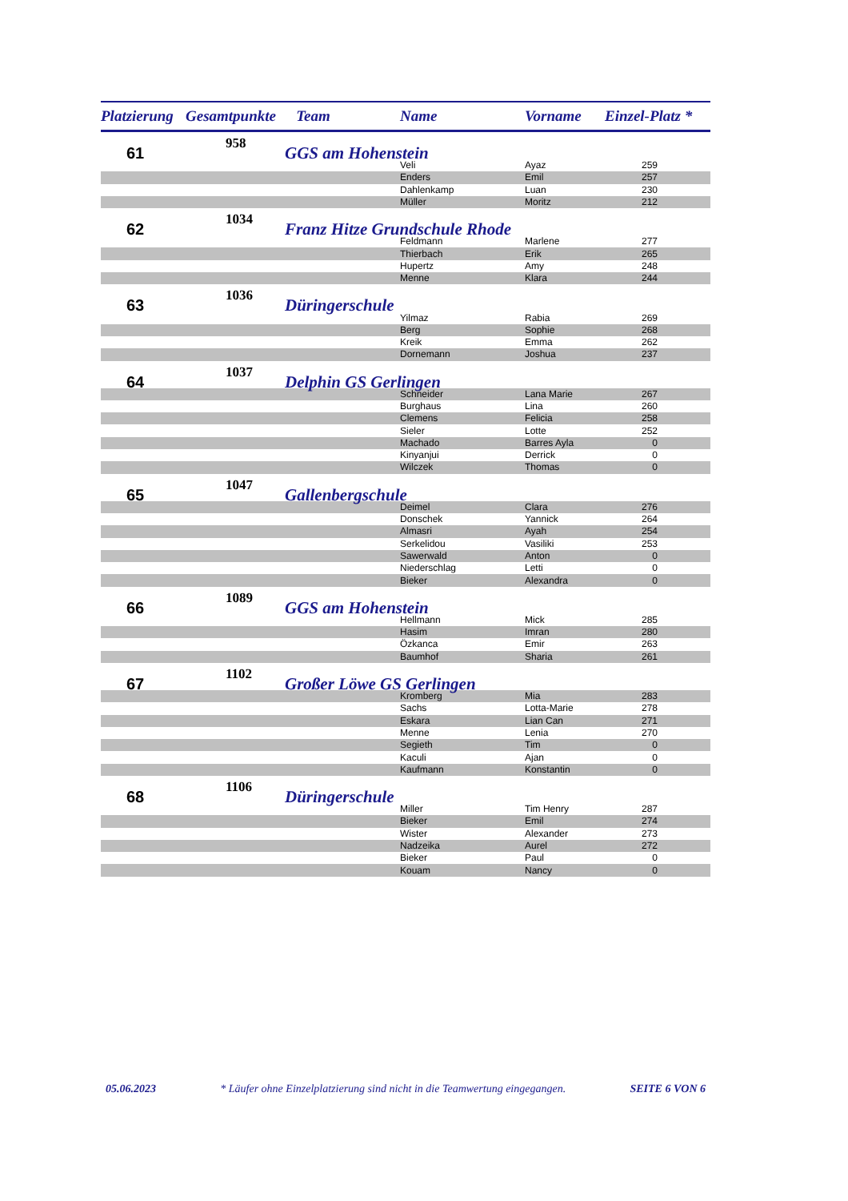| Platzierung | Gesamtpunkte | Team | Name | Vorname | Einzel-Platz * |
| --- | --- | --- | --- | --- | --- |
| 61 | 958 | GGS am Hohenstein | | | |
| | | | Veli | Ayaz | 259 |
| | | | Enders | Emil | 257 |
| | | | Dahlenkamp | Luan | 230 |
| | | | Müller | Moritz | 212 |
| 62 | 1034 | Franz Hitze Grundschule Rhode | | | |
| | | | Feldmann | Marlene | 277 |
| | | | Thierbach | Erik | 265 |
| | | | Hupertz | Amy | 248 |
| | | | Menne | Klara | 244 |
| 63 | 1036 | Düringerschule | | | |
| | | | Yilmaz | Rabia | 269 |
| | | | Berg | Sophie | 268 |
| | | | Kreik | Emma | 262 |
| | | | Dornemann | Joshua | 237 |
| 64 | 1037 | Delphin GS Gerlingen | | | |
| | | | Schneider | Lana Marie | 267 |
| | | | Burghaus | Lina | 260 |
| | | | Clemens | Felicia | 258 |
| | | | Sieler | Lotte | 252 |
| | | | Machado | Barres Ayla | 0 |
| | | | Kinyanjui | Derrick | 0 |
| | | | Wilczek | Thomas | 0 |
| 65 | 1047 | Gallenbergschule | | | |
| | | | Deimel | Clara | 276 |
| | | | Donschek | Yannick | 264 |
| | | | Almasri | Ayah | 254 |
| | | | Serkelidou | Vasiliki | 253 |
| | | | Sawerwald | Anton | 0 |
| | | | Niederschlag | Letti | 0 |
| | | | Bieker | Alexandra | 0 |
| 66 | 1089 | GGS am Hohenstein | | | |
| | | | Hellmann | Mick | 285 |
| | | | Hasim | Imran | 280 |
| | | | Özkanca | Emir | 263 |
| | | | Baumhof | Sharia | 261 |
| 67 | 1102 | Großer Löwe GS Gerlingen | | | |
| | | | Kromberg | Mia | 283 |
| | | | Sachs | Lotta-Marie | 278 |
| | | | Eskara | Lian Can | 271 |
| | | | Menne | Lenia | 270 |
| | | | Segieth | Tim | 0 |
| | | | Kaculi | Ajan | 0 |
| | | | Kaufmann | Konstantin | 0 |
| 68 | 1106 | Düringerschule | | | |
| | | | Miller | Tim Henry | 287 |
| | | | Bieker | Emil | 274 |
| | | | Wister | Alexander | 273 |
| | | | Nadzeika | Aurel | 272 |
| | | | Bieker | Paul | 0 |
| | | | Kouam | Nancy | 0 |
05.06.2023 * Läufer ohne Einzelplatzierung sind nicht in die Teamwertung eingegangen. SEITE 6 VON 6